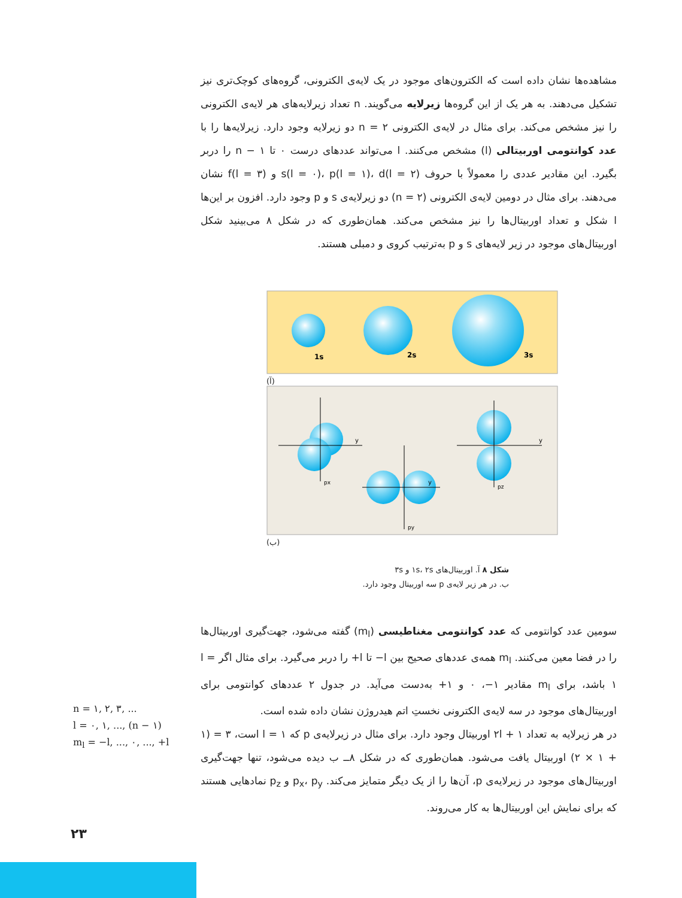مشاهده‌ها نشان داده است که الکترون‌های موجود در یک لایه‌ی الکترونی، گروه‌های کوچک‌تری نیز تشکیل می‌دهند. به هر یک از این گروه‌ها زیرلایه می‌گویند. n تعداد زیرلایه‌های هر لایه‌ی الکترونی را نیز مشخص می‌کند. برای مثال در لایه‌ی الکترونی n = ۲ دو زیرلایه وجود دارد. زیرلایه‌ها را با عدد کوانتومی اوربیتالی (l) مشخص می‌کنند. l می‌تواند عددهای درست ۰ تا n − ۱ را دربر بگیرد. این مقادیر عددی را معمولاً با حروف s(l = ۰)، p(l = ۱)، d(l = ۲) و f(l = ۳) نشان می‌دهند. برای مثال در دومین لایه‌ی الکترونی (n = ۲) دو زیرلایه‌ی s و p وجود دارد. افزون بر این‌ها l شکل و تعداد اوربیتال‌ها را نیز مشخص می‌کند. همان‌طوری که در شکل ۸ می‌بینید شکل اوربیتال‌های موجود در زیر لایه‌های s و p به‌ترتیب کروی و دمبلی هستند.
1s
2s
3s
(آ)
y
y
y
px
py
pz
(ب)
شکل ۸ آ. اوربیتال‌های ۱s، ۲s و ۳s
ب. در هر زیر لایه‌ی p سه اوربیتال وجود دارد.
سومین عدد کوانتومی که عدد کوانتومی مغناطیسی (m<sub>l</sub>) گفته می‌شود، جهت‌گیری اوربیتال‌ها را در فضا معین می‌کنند. m<sub>l</sub> همه‌ی عددهای صحیح بین l− تا l+ را دربر می‌گیرد. برای مثال اگر l = ۱ باشد، برای m<sub>l</sub> مقادیر ۱−، ۰ و ۱+ به‌دست می‌آید. در جدول ۲ عددهای کوانتومی برای اوربیتال‌های موجود در سه لایه‌ی الکترونی نخستِ اتم هیدروژن نشان داده شده است.
در هر زیرلایه به تعداد ۲l + ۱ اوربیتال وجود دارد. برای مثال در زیرلایه‌ی p که l = ۱ است، ۳ = (۱ + ۱ × ۲) اوربیتال یافت می‌شود. همان‌طوری که در شکل ۸ــ ب دیده می‌شود، تنها جهت‌گیری اوربیتال‌های موجود در زیرلایه‌ی p، آن‌ها را از یک دیگر متمایز می‌کند. p<sub>x</sub>، p<sub>y</sub> و p<sub>z</sub> نمادهایی هستند که برای نمایش این اوربیتال‌ها به کار می‌روند.
n = ۱, ۲, ۳, ...
l = ۰, ۱, ..., (n − ۱)
m<sub>l</sub> = −l, ..., ۰, ..., +l
۲۳